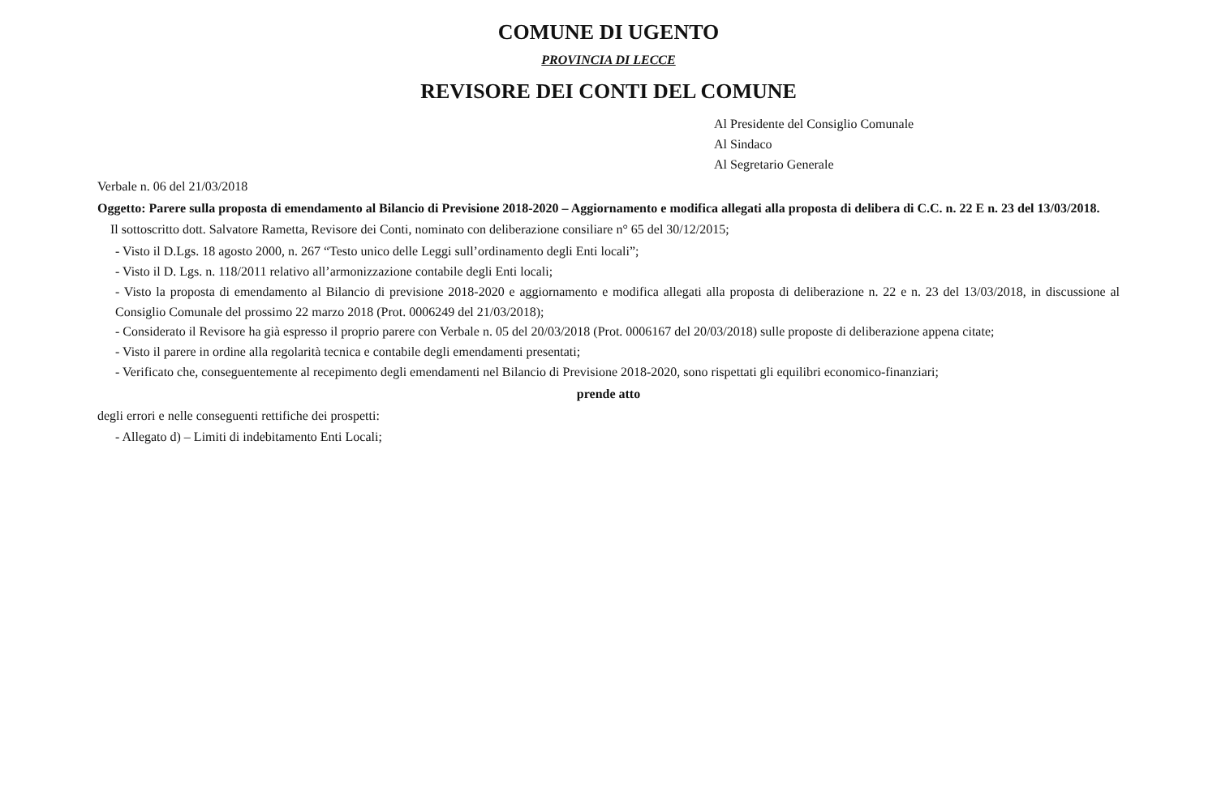COMUNE DI UGENTO
PROVINCIA DI LECCE
REVISORE DEI CONTI DEL COMUNE
Al Presidente del Consiglio Comunale
Al Sindaco
Al Segretario Generale
Verbale n. 06 del 21/03/2018
Oggetto: Parere sulla proposta di emendamento al Bilancio di Previsione 2018-2020 – Aggiornamento e modifica allegati alla proposta di delibera di C.C. n. 22 E n. 23 del 13/03/2018.
Il sottoscritto dott. Salvatore Rametta, Revisore dei Conti, nominato con deliberazione consiliare n° 65 del 30/12/2015;
- Visto il D.Lgs. 18 agosto 2000, n. 267 “Testo unico delle Leggi sull’ordinamento degli Enti locali”;
- Visto il D. Lgs. n. 118/2011 relativo all’armonizzazione contabile degli Enti locali;
- Visto la proposta di emendamento al Bilancio di previsione 2018-2020 e aggiornamento e modifica allegati alla proposta di deliberazione n. 22 e n. 23 del 13/03/2018, in discussione al Consiglio Comunale del prossimo 22 marzo 2018 (Prot. 0006249 del 21/03/2018);
- Considerato il Revisore ha già espresso il proprio parere con Verbale n. 05 del 20/03/2018 (Prot. 0006167 del 20/03/2018) sulle proposte di deliberazione appena citate;
- Visto il parere in ordine alla regolarità tecnica e contabile degli emendamenti presentati;
- Verificato che, conseguentemente al recepimento degli emendamenti nel Bilancio di Previsione 2018-2020, sono rispettati gli equilibri economico-finanziari;
prende atto
degli errori e nelle conseguenti rettifiche dei prospetti:
- Allegato d) – Limiti di indebitamento Enti Locali;